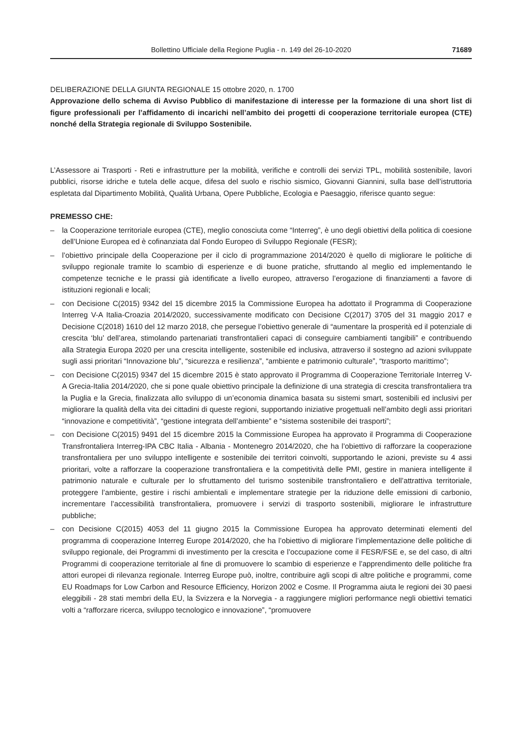Bollettino Ufficiale della Regione Puglia - n. 149 del 26-10-2020 71689
DELIBERAZIONE DELLA GIUNTA REGIONALE 15 ottobre 2020, n. 1700
Approvazione dello schema di Avviso Pubblico di manifestazione di interesse per la formazione di una short list di figure professionali per l’affidamento di incarichi nell’ambito dei progetti di cooperazione territoriale europea (CTE) nonché della Strategia regionale di Sviluppo Sostenibile.
L’Assessore ai Trasporti - Reti e infrastrutture per la mobilità, verifiche e controlli dei servizi TPL, mobilità sostenibile, lavori pubblici, risorse idriche e tutela delle acque, difesa del suolo e rischio sismico, Giovanni Giannini, sulla base dell’istruttoria espletata dal Dipartimento Mobilità, Qualità Urbana, Opere Pubbliche, Ecologia e Paesaggio, riferisce quanto segue:
PREMESSO CHE:
– la Cooperazione territoriale europea (CTE), meglio conosciuta come “Interreg”, è uno degli obiettivi della politica di coesione dell’Unione Europea ed è cofinanziata dal Fondo Europeo di Sviluppo Regionale (FESR);
– l’obiettivo principale della Cooperazione per il ciclo di programmazione 2014/2020 è quello di migliorare le politiche di sviluppo regionale tramite lo scambio di esperienze e di buone pratiche, sfruttando al meglio ed implementando le competenze tecniche e le prassi già identificate a livello europeo, attraverso l’erogazione di finanziamenti a favore di istituzioni regionali e locali;
– con Decisione C(2015) 9342 del 15 dicembre 2015 la Commissione Europea ha adottato il Programma di Cooperazione Interreg V-A Italia-Croazia 2014/2020, successivamente modificato con Decisione C(2017) 3705 del 31 maggio 2017 e Decisione C(2018) 1610 del 12 marzo 2018, che persegue l’obiettivo generale di “aumentare la prosperità ed il potenziale di crescita ‘blu’ dell’area, stimolando partenariati transfrontalieri capaci di conseguire cambiamenti tangibili” e contribuendo alla Strategia Europa 2020 per una crescita intelligente, sostenibile ed inclusiva, attraverso il sostegno ad azioni sviluppate sugli assi prioritari “Innovazione blu”, “sicurezza e resilienza”, “ambiente e patrimonio culturale”, “trasporto marittimo”;
– con Decisione C(2015) 9347 del 15 dicembre 2015 è stato approvato il Programma di Cooperazione Territoriale Interreg V-A Grecia-Italia 2014/2020, che si pone quale obiettivo principale la definizione di una strategia di crescita transfrontaliera tra la Puglia e la Grecia, finalizzata allo sviluppo di un’economia dinamica basata su sistemi smart, sostenibili ed inclusivi per migliorare la qualità della vita dei cittadini di queste regioni, supportando iniziative progettuali nell’ambito degli assi prioritari “innovazione e competitività”, “gestione integrata dell’ambiente” e “sistema sostenibile dei trasporti”;
– con Decisione C(2015) 9491 del 15 dicembre 2015 la Commissione Europea ha approvato il Programma di Cooperazione Transfrontaliera Interreg-IPA CBC Italia - Albania - Montenegro 2014/2020, che ha l’obiettivo di rafforzare la cooperazione transfrontaliera per uno sviluppo intelligente e sostenibile dei territori coinvolti, supportando le azioni, previste su 4 assi prioritari, volte a rafforzare la cooperazione transfrontaliera e la competitività delle PMI, gestire in maniera intelligente il patrimonio naturale e culturale per lo sfruttamento del turismo sostenibile transfrontaliero e dell’attrattiva territoriale, proteggere l’ambiente, gestire i rischi ambientali e implementare strategie per la riduzione delle emissioni di carbonio, incrementare l’accessibilità transfrontaliera, promuovere i servizi di trasporto sostenibili, migliorare le infrastrutture pubbliche;
– con Decisione C(2015) 4053 del 11 giugno 2015 la Commissione Europea ha approvato determinati elementi del programma di cooperazione Interreg Europe 2014/2020, che ha l’obiettivo di migliorare l’implementazione delle politiche di sviluppo regionale, dei Programmi di investimento per la crescita e l’occupazione come il FESR/FSE e, se del caso, di altri Programmi di cooperazione territoriale al fine di promuovere lo scambio di esperienze e l’apprendimento delle politiche fra attori europei di rilevanza regionale. Interreg Europe può, inoltre, contribuire agli scopi di altre politiche e programmi, come EU Roadmaps for Low Carbon and Resource Efficiency, Horizon 2002 e Cosme. Il Programma aiuta le regioni dei 30 paesi eleggibili - 28 stati membri della EU, la Svizzera e la Norvegia - a raggiungere migliori performance negli obiettivi tematici volti a “rafforzare ricerca, sviluppo tecnologico e innovazione”, “promuovere